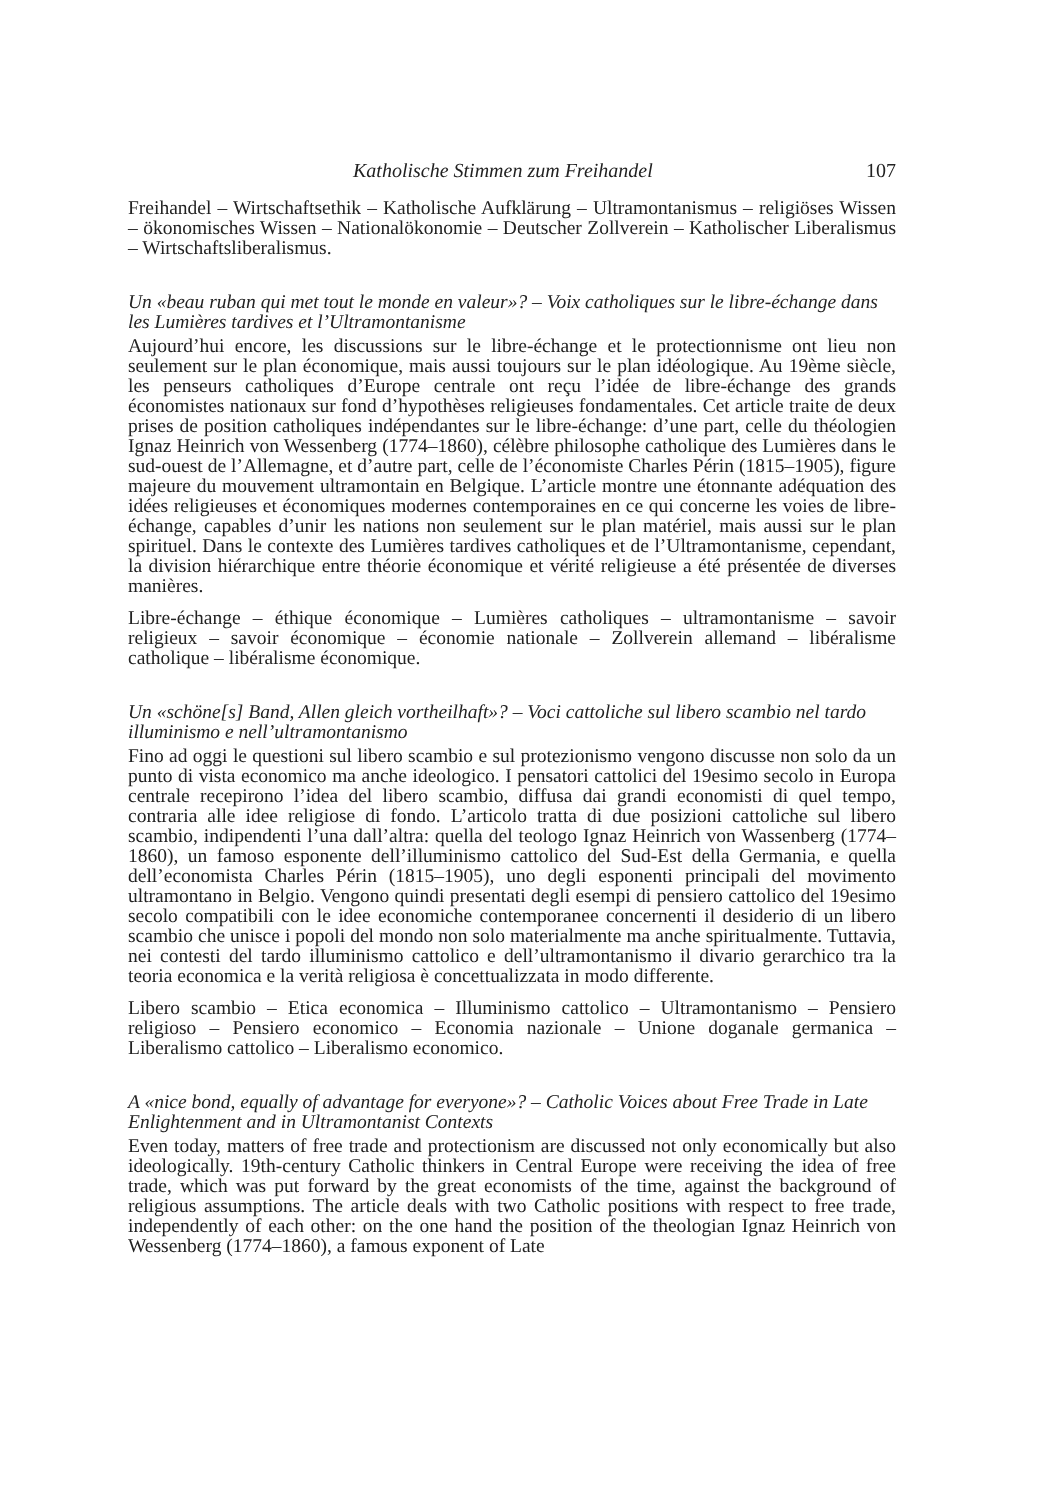Katholische Stimmen zum Freihandel 107
Freihandel – Wirtschaftsethik – Katholische Aufklärung – Ultramontanismus – religiöses Wissen – ökonomisches Wissen – Nationalökonomie – Deutscher Zollverein – Katholischer Liberalismus – Wirtschaftsliberalismus.
Un «beau ruban qui met tout le monde en valeur»? – Voix catholiques sur le libre-échange dans les Lumières tardives et l’Ultramontanisme
Aujourd’hui encore, les discussions sur le libre-échange et le protectionnisme ont lieu non seulement sur le plan économique, mais aussi toujours sur le plan idéologique. Au 19ème siècle, les penseurs catholiques d’Europe centrale ont reçu l’idée de libre-échange des grands économistes nationaux sur fond d’hypothèses religieuses fondamentales. Cet article traite de deux prises de position catholiques indépendantes sur le libre-échange: d’une part, celle du théologien Ignaz Heinrich von Wessenberg (1774–1860), célèbre philosophe catholique des Lumières dans le sud-ouest de l’Allemagne, et d’autre part, celle de l’économiste Charles Périn (1815–1905), figure majeure du mouvement ultramontain en Belgique. L’article montre une étonnante adéquation des idées religieuses et économiques modernes contemporaines en ce qui concerne les voies de libre-échange, capables d’unir les nations non seulement sur le plan matériel, mais aussi sur le plan spirituel. Dans le contexte des Lumières tardives catholiques et de l’Ultramontanisme, cependant, la division hiérarchique entre théorie économique et vérité religieuse a été présentée de diverses manières.
Libre-échange – éthique économique – Lumières catholiques – ultramontanisme – savoir religieux – savoir économique – économie nationale – Zollverein allemand – libéralisme catholique – libéralisme économique.
Un «schöne[s] Band, Allen gleich vortheilhaft»? – Voci cattoliche sul libero scambio nel tardo illuminismo e nell’ultramontanismo
Fino ad oggi le questioni sul libero scambio e sul protezionismo vengono discusse non solo da un punto di vista economico ma anche ideologico. I pensatori cattolici del 19esimo secolo in Europa centrale recepirono l’idea del libero scambio, diffusa dai grandi economisti di quel tempo, contraria alle idee religiose di fondo. L’articolo tratta di due posizioni cattoliche sul libero scambio, indipendenti l’una dall’altra: quella del teologo Ignaz Heinrich von Wassenberg (1774–1860), un famoso esponente dell’illuminismo cattolico del Sud-Est della Germania, e quella dell’economista Charles Périn (1815–1905), uno degli esponenti principali del movimento ultramontano in Belgio. Vengono quindi presentati degli esempi di pensiero cattolico del 19esimo secolo compatibili con le idee economiche contemporanee concernenti il desiderio di un libero scambio che unisce i popoli del mondo non solo materialmente ma anche spiritualmente. Tuttavia, nei contesti del tardo illuminismo cattolico e dell’ultramontanismo il divario gerarchico tra la teoria economica e la verità religiosa è concettualizzata in modo differente.
Libero scambio – Etica economica – Illuminismo cattolico – Ultramontanismo – Pensiero religioso – Pensiero economico – Economia nazionale – Unione doganale germanica – Liberalismo cattolico – Liberalismo economico.
A «nice bond, equally of advantage for everyone»? – Catholic Voices about Free Trade in Late Enlightenment and in Ultramontanist Contexts
Even today, matters of free trade and protectionism are discussed not only economically but also ideologically. 19th-century Catholic thinkers in Central Europe were receiving the idea of free trade, which was put forward by the great economists of the time, against the background of religious assumptions. The article deals with two Catholic positions with respect to free trade, independently of each other: on the one hand the position of the theologian Ignaz Heinrich von Wessenberg (1774–1860), a famous exponent of Late